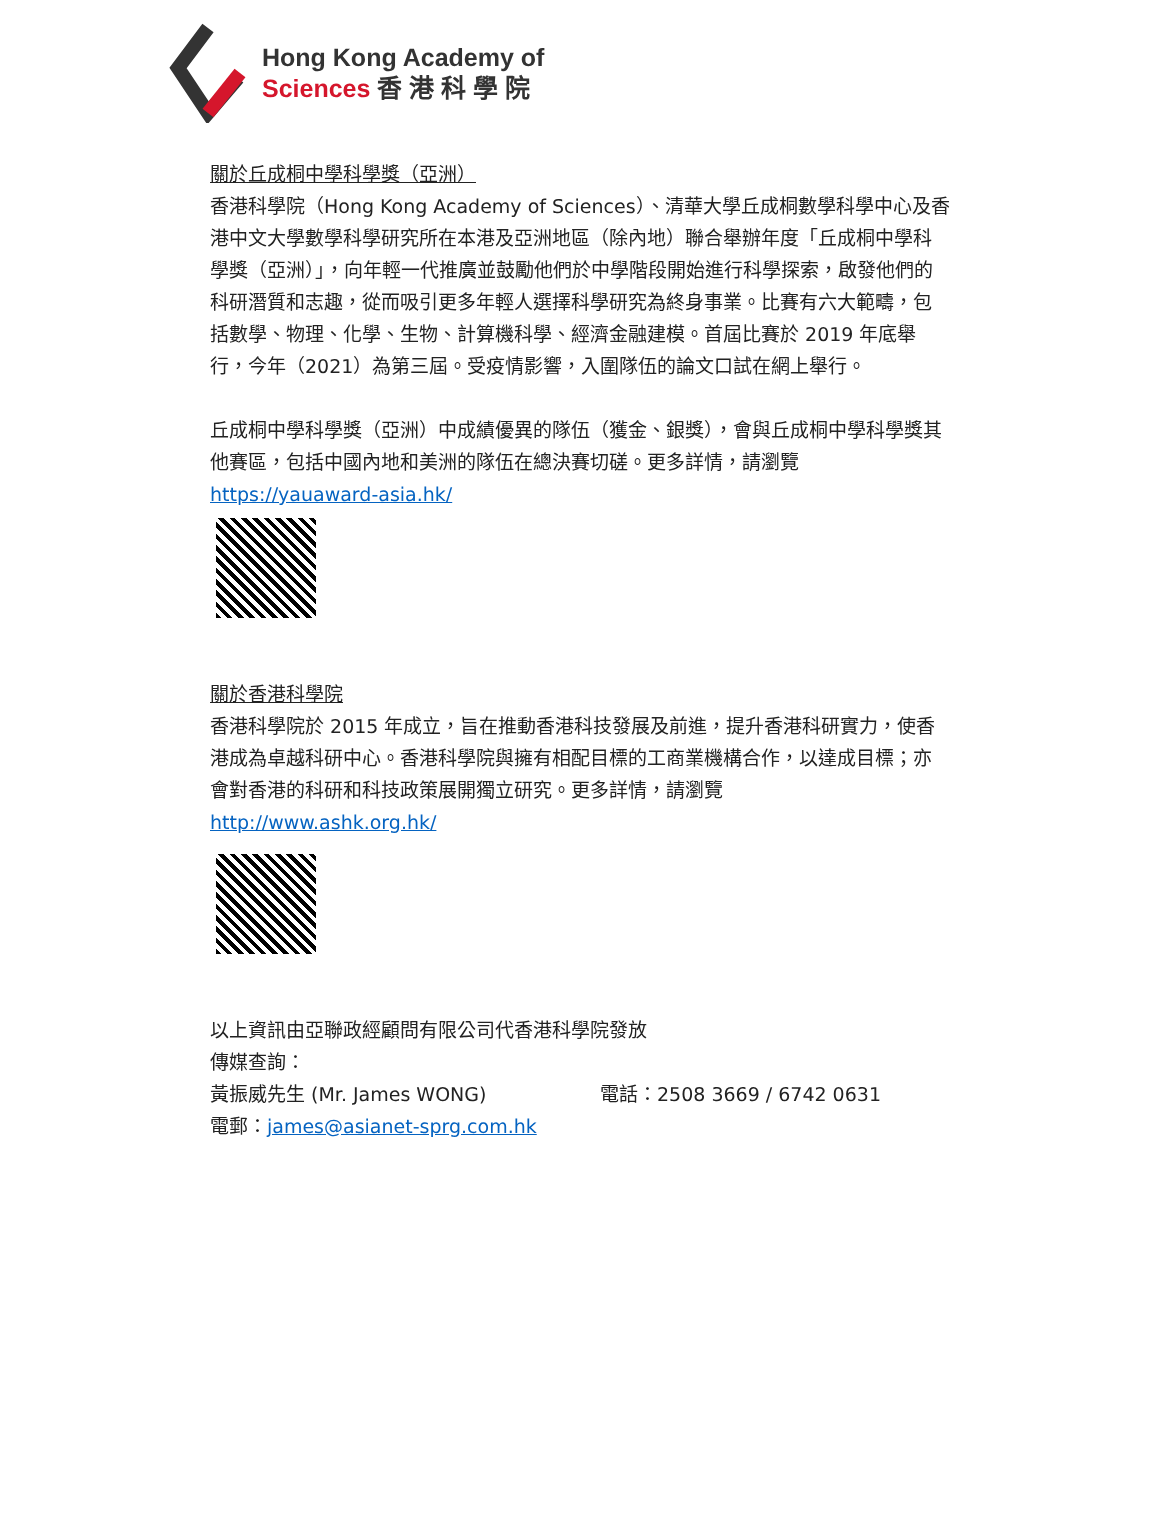Hong Kong Academy of
Sciences 香 港 科 學 院
關於丘成桐中學科學獎（亞洲）
香港科學院（Hong Kong Academy of Sciences）、清華大學丘成桐數學科學中心及香港中文大學數學科學研究所在本港及亞洲地區（除內地）聯合舉辦年度「丘成桐中學科學獎（亞洲）」，向年輕一代推廣並鼓勵他們於中學階段開始進行科學探索，啟發他們的科研潛質和志趣，從而吸引更多年輕人選擇科學研究為終身事業。比賽有六大範疇，包括數學、物理、化學、生物、計算機科學、經濟金融建模。首屆比賽於 2019 年底舉行，今年（2021）為第三屆。受疫情影響，入圍隊伍的論文口試在網上舉行。
丘成桐中學科學獎（亞洲）中成績優異的隊伍（獲金、銀獎），會與丘成桐中學科學獎其他賽區，包括中國內地和美洲的隊伍在總決賽切磋。更多詳情，請瀏覽 https://yauaward-asia.hk/
關於香港科學院
香港科學院於 2015 年成立，旨在推動香港科技發展及前進，提升香港科研實力，使香港成為卓越科研中心。香港科學院與擁有相配目標的工商業機構合作，以達成目標；亦會對香港的科研和科技政策展開獨立研究。更多詳情，請瀏覽 http://www.ashk.org.hk/
以上資訊由亞聯政經顧問有限公司代香港科學院發放
傳媒查詢：
黃振威先生 (Mr. James WONG) 電話：2508 3669 / 6742 0631
電郵：james@asianet-sprg.com.hk